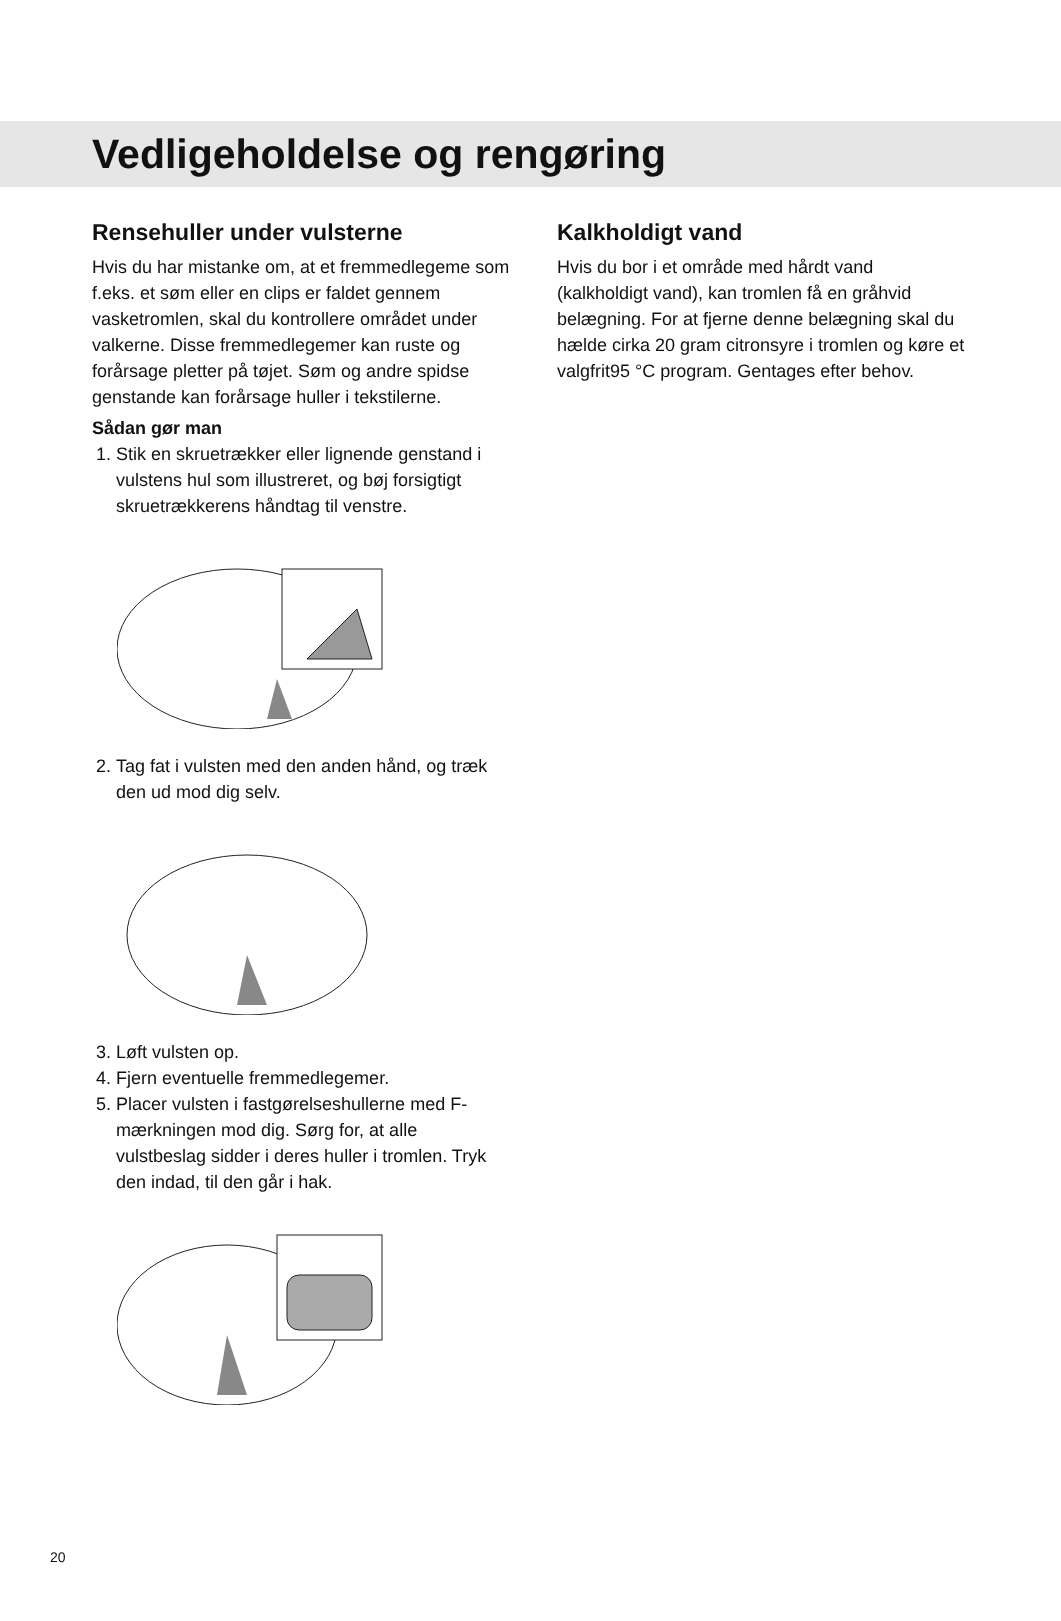Vedligeholdelse og rengøring
Rensehuller under vulsterne
Hvis du har mistanke om, at et fremmedlegeme som f.eks. et søm eller en clips er faldet gennem vasketromlen, skal du kontrollere området under valkerne. Disse fremmedlegemer kan ruste og forårsage pletter på tøjet. Søm og andre spidse genstande kan forårsage huller i tekstilerne.
Sådan gør man
1. Stik en skruetrækker eller lignende genstand i vulstens hul som illustreret, og bøj forsigtigt skruetrækkerens håndtag til venstre.
2. Tag fat i vulsten med den anden hånd, og træk den ud mod dig selv.
3. Løft vulsten op.
4. Fjern eventuelle fremmedlegemer.
5. Placer vulsten i fastgørelseshullerne med F-mærkningen mod dig. Sørg for, at alle vulstbeslag sidder i deres huller i tromlen. Tryk den indad, til den går i hak.
Kalkholdigt vand
Hvis du bor i et område med hårdt vand (kalkholdigt vand), kan tromlen få en gråhvid belægning. For at fjerne denne belægning skal du hælde cirka 20 gram citronsyre i tromlen og køre et valgfrit95 °C program. Gentages efter behov.
20